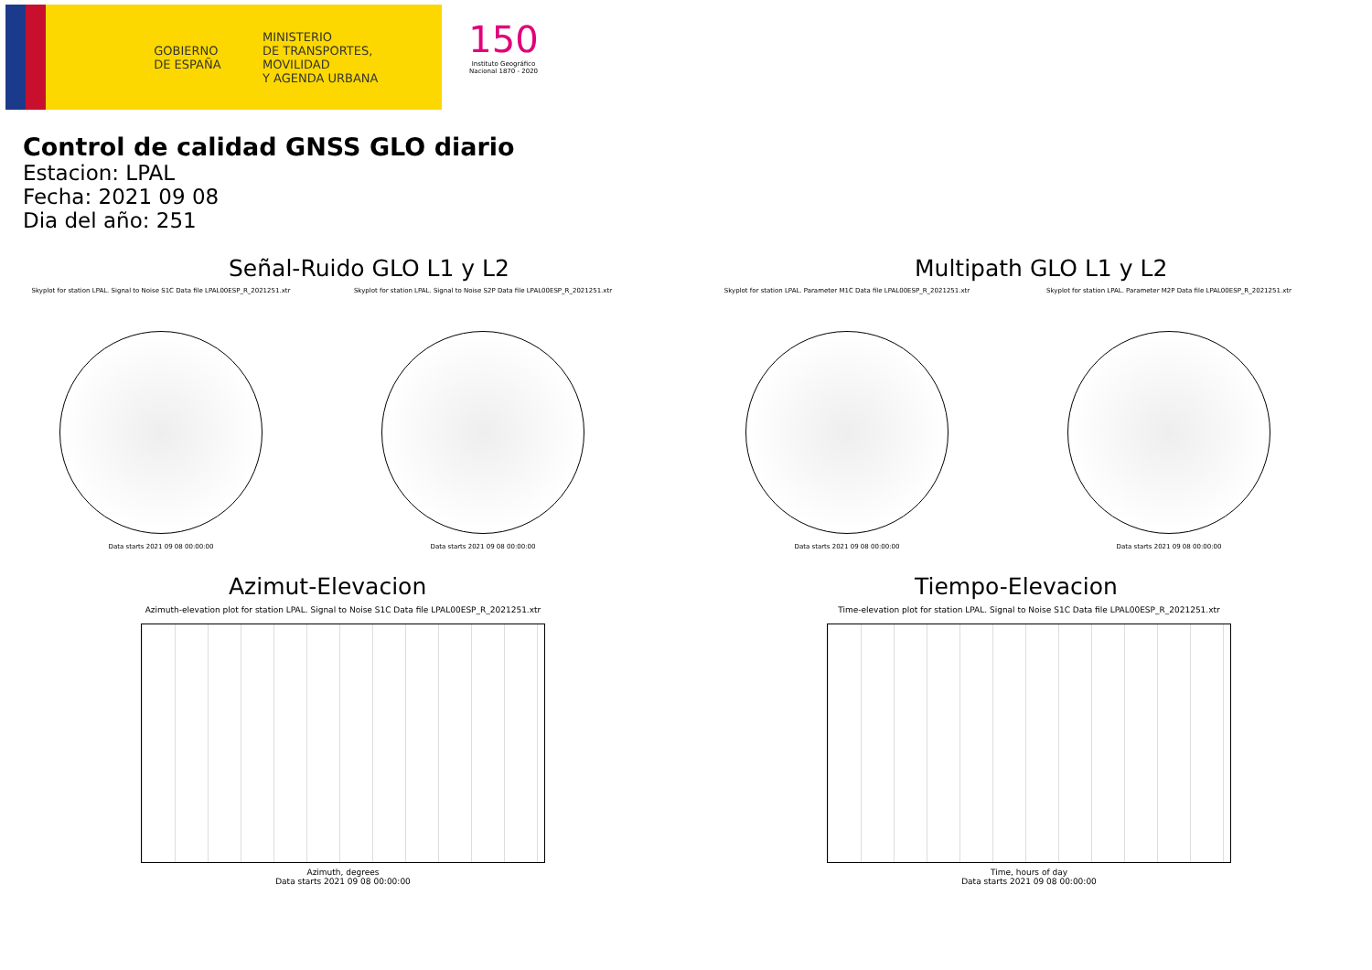GOBIERNO
DE ESPAÑA
MINISTERIO
DE TRANSPORTES, MOVILIDAD
Y AGENDA URBANA
150
Instituto Geográfico
Nacional 1870 - 2020
Control de calidad GNSS GLO diario
Estacion: LPAL
Fecha: 2021 09 08
Dia del año: 251
Señal-Ruido GLO L1 y L2
Skyplot for station LPAL. Signal to Noise S1C Data file LPAL00ESP_R_2021251.xtr
Data starts 2021 09 08 00:00:00
Skyplot for station LPAL. Signal to Noise S2P Data file LPAL00ESP_R_2021251.xtr
Data starts 2021 09 08 00:00:00
Multipath GLO L1 y L2
Skyplot for station LPAL. Parameter M1C Data file LPAL00ESP_R_2021251.xtr
Data starts 2021 09 08 00:00:00
Skyplot for station LPAL. Parameter M2P Data file LPAL00ESP_R_2021251.xtr
Data starts 2021 09 08 00:00:00
Azimut-Elevacion
Azimuth-elevation plot for station LPAL. Signal to Noise S1C Data file LPAL00ESP_R_2021251.xtr
Azimuth, degrees
Data starts 2021 09 08 00:00:00
Tiempo-Elevacion
Time-elevation plot for station LPAL. Signal to Noise S1C Data file LPAL00ESP_R_2021251.xtr
Time, hours of day
Data starts 2021 09 08 00:00:00